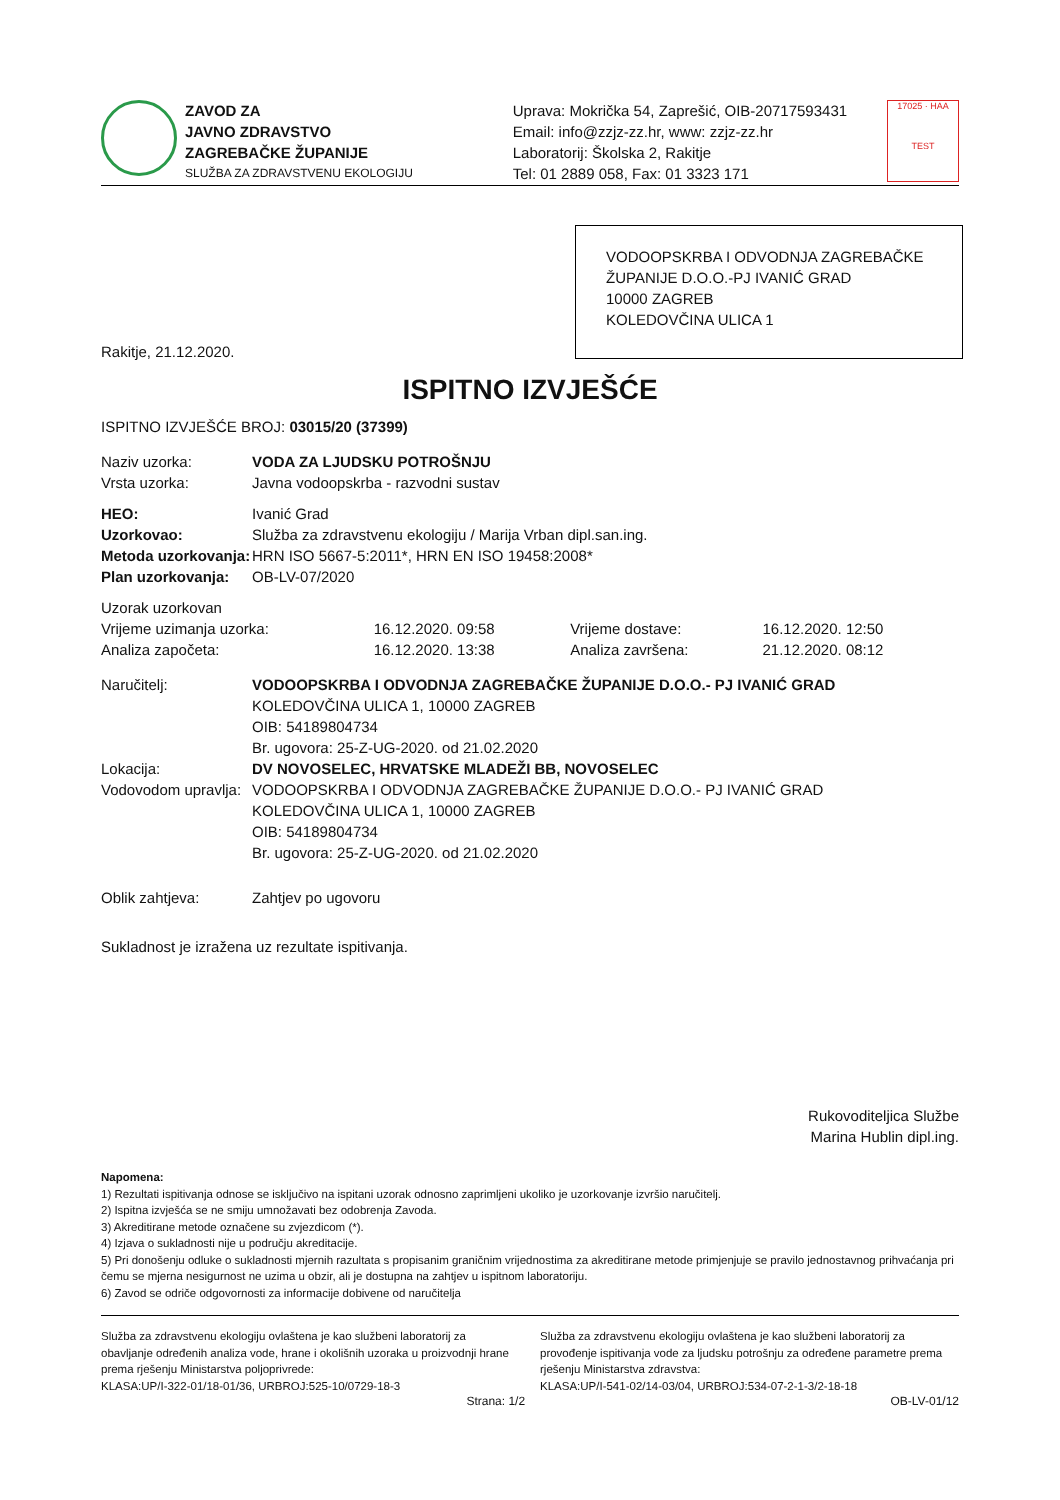ZAVOD ZA
JAVNO ZDRAVSTVO
ZAGREBAČKE ŽUPANIJE
SLUŽBA ZA ZDRAVSTVENU EKOLOGIJU
Uprava: Mokrička 54, Zaprešić, OIB-20717593431
Email: info@zzjz-zz.hr, www: zzjz-zz.hr
Laboratorij: Školska 2, Rakitje
Tel: 01 2889 058, Fax: 01 3323 171
17025 · HAA
TEST
VODOOPSKRBA I ODVODNJA ZAGREBAČKE ŽUPANIJE D.O.O.-PJ IVANIĆ GRAD
10000 ZAGREB
KOLEDOVČINA ULICA 1
Rakitje, 21.12.2020.
ISPITNO IZVJEŠĆE
ISPITNO IZVJEŠĆE BROJ: 03015/20 (37399)
| Naziv uzorka: | VODA ZA LJUDSKU POTROŠNJU |
| Vrsta uzorka: | Javna vodoopskrba - razvodni sustav |
| HEO: | Ivanić Grad |
| Uzorkovao: | Služba za zdravstvenu ekologiju / Marija Vrban dipl.san.ing. |
| Metoda uzorkovanja: | HRN ISO 5667-5:2011*, HRN EN ISO 19458:2008* |
| Plan uzorkovanja: | OB-LV-07/2020 |
| Uzorak uzorkovan | | | |
| Vrijeme uzimanja uzorka: | 16.12.2020. 09:58 | Vrijeme dostave: | 16.12.2020. 12:50 |
| Analiza započeta: | 16.12.2020. 13:38 | Analiza završena: | 21.12.2020. 08:12 |
| Naručitelj: | VODOOPSKRBA I ODVODNJA ZAGREBAČKE ŽUPANIJE D.O.O.- PJ IVANIĆ GRAD KOLEDOVČINA ULICA 1, 10000 ZAGREB OIB: 54189804734 Br. ugovora: 25-Z-UG-2020. od 21.02.2020 |
| Lokacija: | DV NOVOSELEC, HRVATSKE MLADEŽI BB, NOVOSELEC |
| Vodovodom upravlja: | VODOOPSKRBA I ODVODNJA ZAGREBAČKE ŽUPANIJE D.O.O.- PJ IVANIĆ GRAD KOLEDOVČINA ULICA 1, 10000 ZAGREB OIB: 54189804734 Br. ugovora: 25-Z-UG-2020. od 21.02.2020 |
| Oblik zahtjeva: | Zahtjev po ugovoru |
Sukladnost je izražena uz rezultate ispitivanja.
Rukovoditeljica Službe
Marina Hublin dipl.ing.
Napomena:
1) Rezultati ispitivanja odnose se isključivo na ispitani uzorak odnosno zaprimljeni ukoliko je uzorkovanje izvršio naručitelj.
2) Ispitna izvješća se ne smiju umnožavati bez odobrenja Zavoda.
3) Akreditirane metode označene su zvjezdicom (*).
4) Izjava o sukladnosti nije u području akreditacije.
5) Pri donošenju odluke o sukladnosti mjernih razultata s propisanim graničnim vrijednostima za akreditirane metode primjenjuje se pravilo jednostavnog prihvaćanja pri čemu se mjerna nesigurnost ne uzima u obzir, ali je dostupna na zahtjev u ispitnom laboratoriju.
6) Zavod se odriče odgovornosti za informacije dobivene od naručitelja
Služba za zdravstvenu ekologiju ovlaštena je kao službeni laboratorij za obavljanje određenih analiza vode, hrane i okolišnih uzoraka u proizvodnji hrane prema rješenju Ministarstva poljoprivrede:
KLASA:UP/I-322-01/18-01/36, URBROJ:525-10/0729-18-3
Služba za zdravstvenu ekologiju ovlaštena je kao službeni laboratorij za provođenje ispitivanja vode za ljudsku potrošnju za određene parametre prema rješenju Ministarstva zdravstva:
KLASA:UP/I-541-02/14-03/04, URBROJ:534-07-2-1-3/2-18-18
Strana: 1/2 OB-LV-01/12